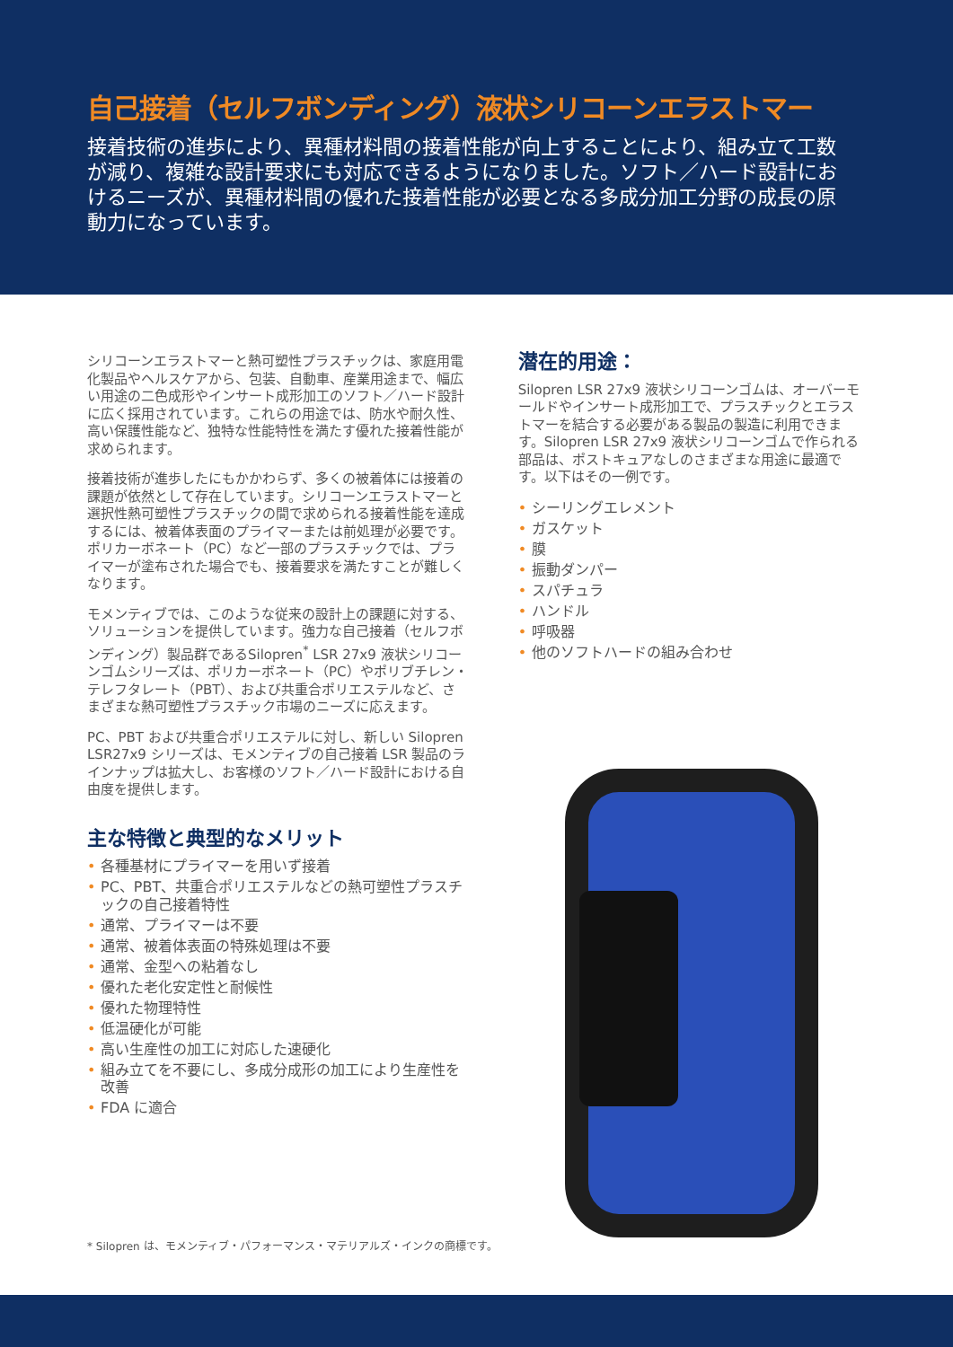自己接着（セルフボンディング）液状シリコーンエラストマー
接着技術の進歩により、異種材料間の接着性能が向上することにより、組み立て工数が減り、複雑な設計要求にも対応できるようになりました。ソフト／ハード設計におけるニーズが、異種材料間の優れた接着性能が必要となる多成分加工分野の成長の原動力になっています。
シリコーンエラストマーと熱可塑性プラスチックは、家庭用電化製品やヘルスケアから、包装、自動車、産業用途まで、幅広い用途の二色成形やインサート成形加工のソフト／ハード設計に広く採用されています。これらの用途では、防水や耐久性、高い保護性能など、独特な性能特性を満たす優れた接着性能が求められます。
接着技術が進歩したにもかかわらず、多くの被着体には接着の課題が依然として存在しています。シリコーンエラストマーと選択性熱可塑性プラスチックの間で求められる接着性能を達成するには、被着体表面のプライマーまたは前処理が必要です。ポリカーボネート（PC）など一部のプラスチックでは、プライマーが塗布された場合でも、接着要求を満たすことが難しくなります。
モメンティブでは、このような従来の設計上の課題に対する、ソリューションを提供しています。強力な自己接着（セルフボンディング）製品群であるSilopren<sup>*</sup> LSR 27x9 液状シリコーンゴムシリーズは、ポリカーボネート（PC）やポリブチレン・テレフタレート（PBT）、および共重合ポリエステルなど、さまざまな熱可塑性プラスチック市場のニーズに応えます。
PC、PBT および共重合ポリエステルに対し、新しい Silopren LSR27x9 シリーズは、モメンティブの自己接着 LSR 製品のラインナップは拡大し、お客様のソフト／ハード設計における自由度を提供します。
主な特徴と典型的なメリット
• 各種基材にプライマーを用いず接着
• PC、PBT、共重合ポリエステルなどの熱可塑性プラスチックの自己接着特性
• 通常、プライマーは不要
• 通常、被着体表面の特殊処理は不要
• 通常、金型への粘着なし
• 優れた老化安定性と耐候性
• 優れた物理特性
• 低温硬化が可能
• 高い生産性の加工に対応した速硬化
• 組み立てを不要にし、多成分成形の加工により生産性を改善
• FDA に適合
潜在的用途：
Silopren LSR 27x9 液状シリコーンゴムは、オーバーモールドやインサート成形加工で、プラスチックとエラストマーを結合する必要がある製品の製造に利用できます。Silopren LSR 27x9 液状シリコーンゴムで作られる部品は、ポストキュアなしのさまざまな用途に最適です。以下はその一例です。
• シーリングエレメント
• ガスケット
• 膜
• 振動ダンパー
• スパチュラ
• ハンドル
• 呼吸器
• 他のソフトハードの組み合わせ
* Silopren は、モメンティブ・パフォーマンス・マテリアルズ・インクの商標です。